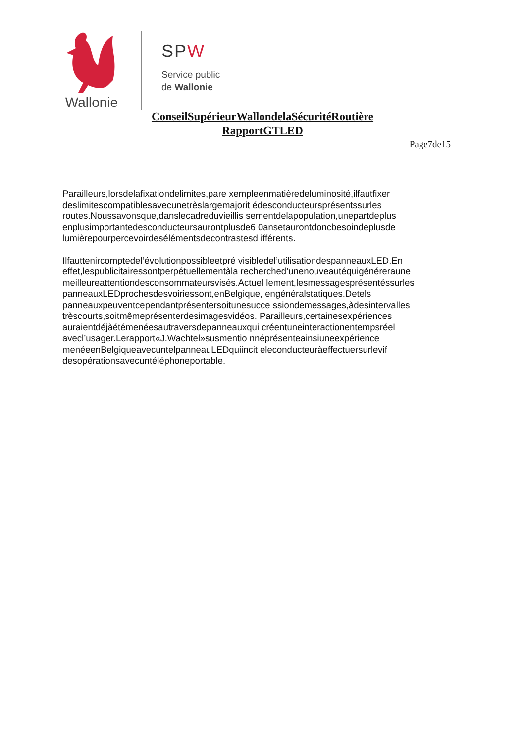Wallonie
SPW
Service public
de Wallonie
ConseilSupérieurWallondelaSécuritéRoutière
RapportGTLED
Page7de15
Parailleurs,lorsdelafixationdelimites,pare xempleenmatièredeluminosité,ilfautfixer deslimitescompatiblesavecunetrèslargemajorit édesconducteursprésentssurles routes.Noussavonsque,danslecadreduvieillis sementdelapopulation,unepartdeplus enplusimportantedesconducteursaurontplusde6 0ansetaurontdoncbesoindeplusde lumièrepourpercevoirdesélémentsdecontrastesd ifférents.
Ilfauttenircomptedel’évolutionpossibleetpré visibledel’utilisationdespanneauxLED.En effet,lespublicitairessontperpétuellementàla recherched’unenouveautéquigénéreraune meilleureattentiondesconsommateursvisés.Actuel lement,lesmessagesprésentéssurles panneauxLEDprochesdesvoiriessont,enBelgique, engénéralstatiques.Detels panneauxpeuventcependantprésentersoitunesucce ssiondemessages,àdesintervalles trèscourts,soitmêmeprésenterdesimagesvidéos. Parailleurs,certainesexpériences auraientdéjàétémenéesautraversdepanneauxqui créentuneinteractionentempsréel avecl’usager.Lerapport«J.Wachtel»susmentio nnéprésenteainsiuneexpérience menéeenBelgiqueavecuntelpanneauLEDquiincit eleconducteuràeffectuersurlevif desopérationsavecuntéléphoneportable.